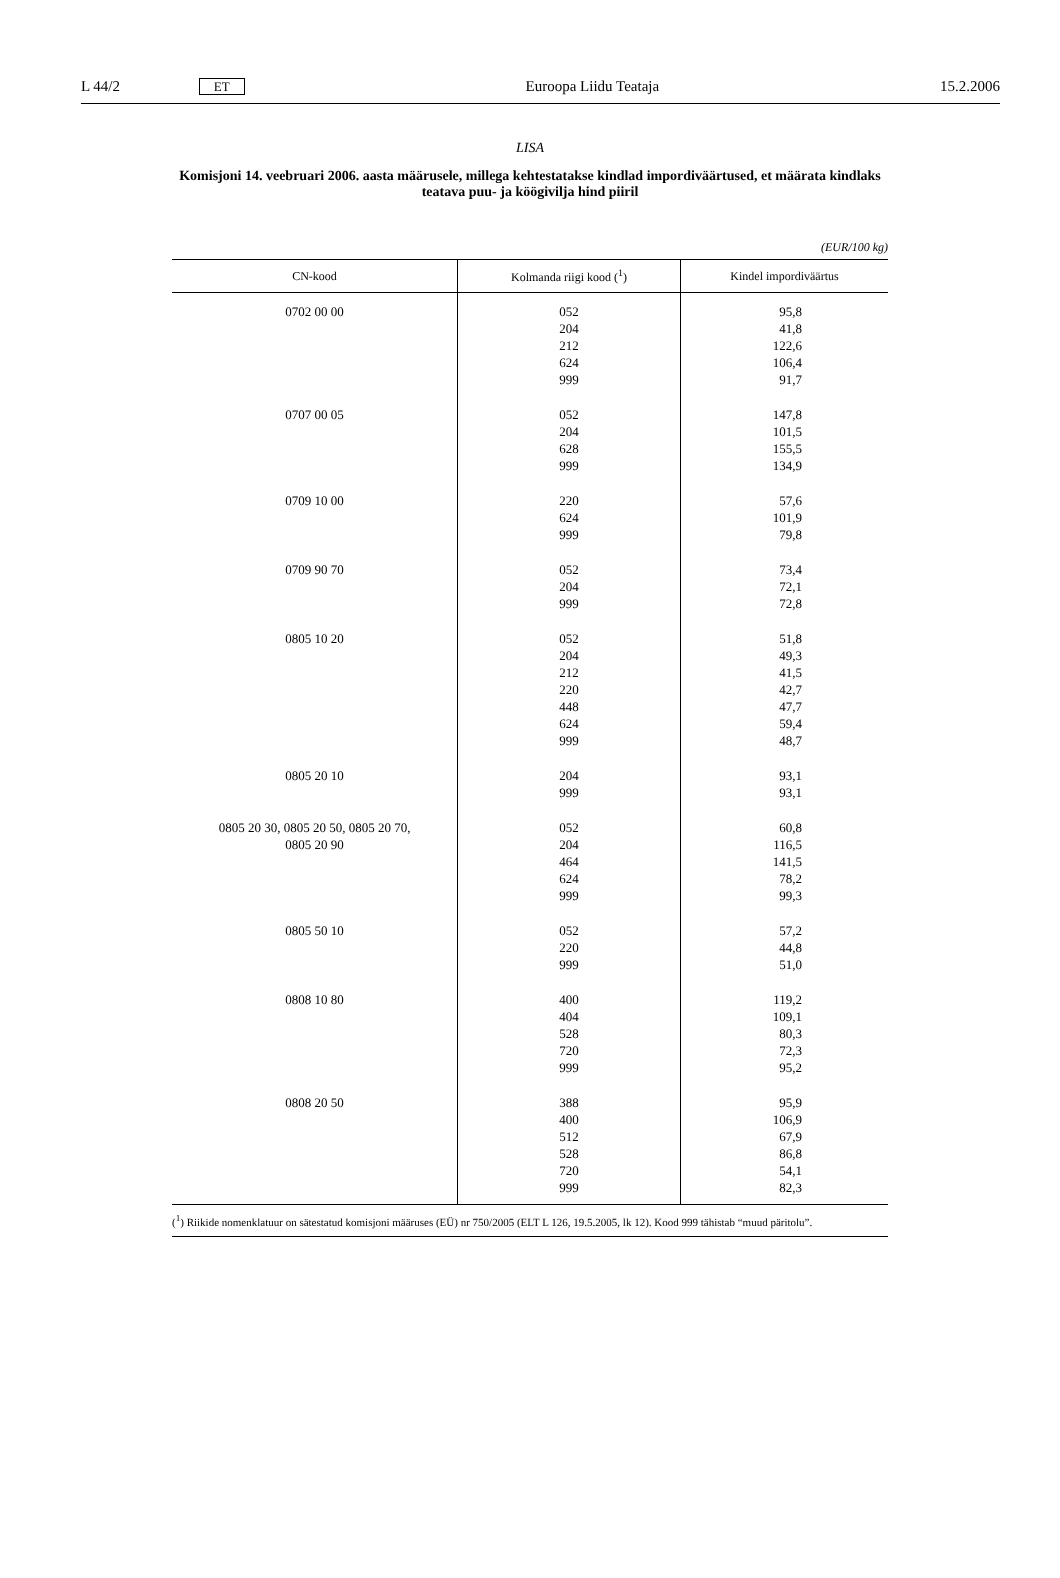L 44/2 ET Euroopa Liidu Teataja 15.2.2006
LISA
Komisjoni 14. veebruari 2006. aasta määrusele, millega kehtestatakse kindlad impordiväärtused, et määrata kindlaks teatava puu- ja köögivilja hind piiril
(EUR/100 kg)
| CN-kood | Kolmanda riigi kood (<sup>1</sup>) | Kindel impordiväärtus |
| --- | --- | --- |
| 0702 00 00 | 052 204 212 624 999 | 95,8 41,8 122,6 106,4 91,7 |
| 0707 00 05 | 052 204 628 999 | 147,8 101,5 155,5 134,9 |
| 0709 10 00 | 220 624 999 | 57,6 101,9 79,8 |
| 0709 90 70 | 052 204 999 | 73,4 72,1 72,8 |
| 0805 10 20 | 052 204 212 220 448 624 999 | 51,8 49,3 41,5 42,7 47,7 59,4 48,7 |
| 0805 20 10 | 204 999 | 93,1 93,1 |
| 0805 20 30, 0805 20 50, 0805 20 70, 0805 20 90 | 052 204 464 624 999 | 60,8 116,5 141,5 78,2 99,3 |
| 0805 50 10 | 052 220 999 | 57,2 44,8 51,0 |
| 0808 10 80 | 400 404 528 720 999 | 119,2 109,1 80,3 72,3 95,2 |
| 0808 20 50 | 388 400 512 528 720 999 | 95,9 106,9 67,9 86,8 54,1 82,3 |
(<sup>1</sup>) Riikide nomenklatuur on sätestatud komisjoni määruses (EÜ) nr 750/2005 (ELT L 126, 19.5.2005, lk 12). Kood 999 tähistab “muud päritolu”.